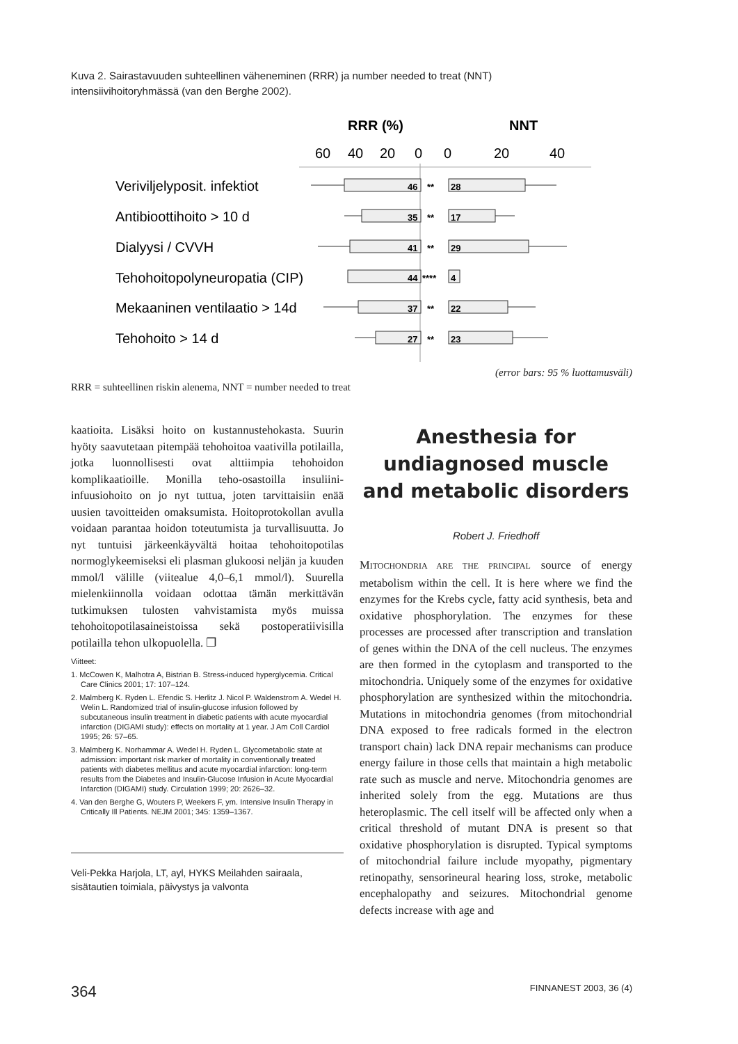Kuva 2. Sairastavuuden suhteellinen väheneminen (RRR) ja number needed to treat (NNT) intensiivihoitoryhmässä (van den Berghe 2002).
RRR (%)
NNT
60
40
20
0
0
20
40
Veriviljelyposit. infektiot
Antibioottihoito > 10 d
Dialyysi / CVVH
Tehohoitopolyneuropatia (CIP)
Mekaaninen ventilaatio > 14d
Tehohoito > 14 d
46
**
28
35
**
17
41
**
29
44
****
4
37
**
22
27
**
23
(error bars: 95 % luottamusväli)
RRR = suhteellinen riskin alenema, NNT = number needed to treat
kaatioita. Lisäksi hoito on kustannustehokasta. Suurin hyöty saavutetaan pitempää tehohoitoa vaativilla potilailla, jotka luonnollisesti ovat alttiimpia tehohoidon komplikaatioille. Monilla teho-osastoilla insuliini-infuusiohoito on jo nyt tuttua, joten tarvittaisiin enää uusien tavoitteiden omaksumista. Hoitoprotokollan avulla voidaan parantaa hoidon toteutumista ja turvallisuutta. Jo nyt tuntuisi järkeenkäyvältä hoitaa tehohoitopotilas normoglykeemiseksi eli plasman glukoosi neljän ja kuuden mmol/l välille (viitealue 4,0–6,1 mmol/l). Suurella mielenkiinnolla voidaan odottaa tämän merkittävän tutkimuksen tulosten vahvistamista myös muissa tehohoitopotilasaineistoissa sekä postoperatiivisilla potilailla tehon ulkopuolella. ❐
Viitteet:
1. McCowen K, Malhotra A, Bistrian B. Stress-induced hyperglycemia. Critical Care Clinics 2001; 17: 107–124.
2. Malmberg K. Ryden L. Efendic S. Herlitz J. Nicol P. Waldenstrom A. Wedel H. Welin L. Randomized trial of insulin-glucose infusion followed by subcutaneous insulin treatment in diabetic patients with acute myocardial infarction (DIGAMI study): effects on mortality at 1 year. J Am Coll Cardiol 1995; 26: 57–65.
3. Malmberg K. Norhammar A. Wedel H. Ryden L. Glycometabolic state at admission: important risk marker of mortality in conventionally treated patients with diabetes mellitus and acute myocardial infarction: long-term results from the Diabetes and Insulin-Glucose Infusion in Acute Myocardial Infarction (DIGAMI) study. Circulation 1999; 20: 2626–32.
4. Van den Berghe G, Wouters P, Weekers F, ym. Intensive Insulin Therapy in Critically Ill Patients. NEJM 2001; 345: 1359–1367.
Veli-Pekka Harjola, LT, ayl, HYKS Meilahden sairaala, sisätautien toimiala, päivystys ja valvonta
Anesthesia for undiagnosed muscle and metabolic disorders
Robert J. Friedhoff
MITOCHONDRIA ARE THE PRINCIPAL source of energy metabolism within the cell. It is here where we find the enzymes for the Krebs cycle, fatty acid synthesis, beta and oxidative phosphorylation. The enzymes for these processes are processed after transcription and translation of genes within the DNA of the cell nucleus. The enzymes are then formed in the cytoplasm and transported to the mitochondria. Uniquely some of the enzymes for oxidative phosphorylation are synthesized within the mitochondria. Mutations in mitochondria genomes (from mitochondrial DNA exposed to free radicals formed in the electron transport chain) lack DNA repair mechanisms can produce energy failure in those cells that maintain a high metabolic rate such as muscle and nerve. Mitochondria genomes are inherited solely from the egg. Mutations are thus heteroplasmic. The cell itself will be affected only when a critical threshold of mutant DNA is present so that oxidative phosphorylation is disrupted. Typical symptoms of mitochondrial failure include myopathy, pigmentary retinopathy, sensorineural hearing loss, stroke, metabolic encephalopathy and seizures. Mitochondrial genome defects increase with age and
364 FINNANEST 2003, 36 (4)